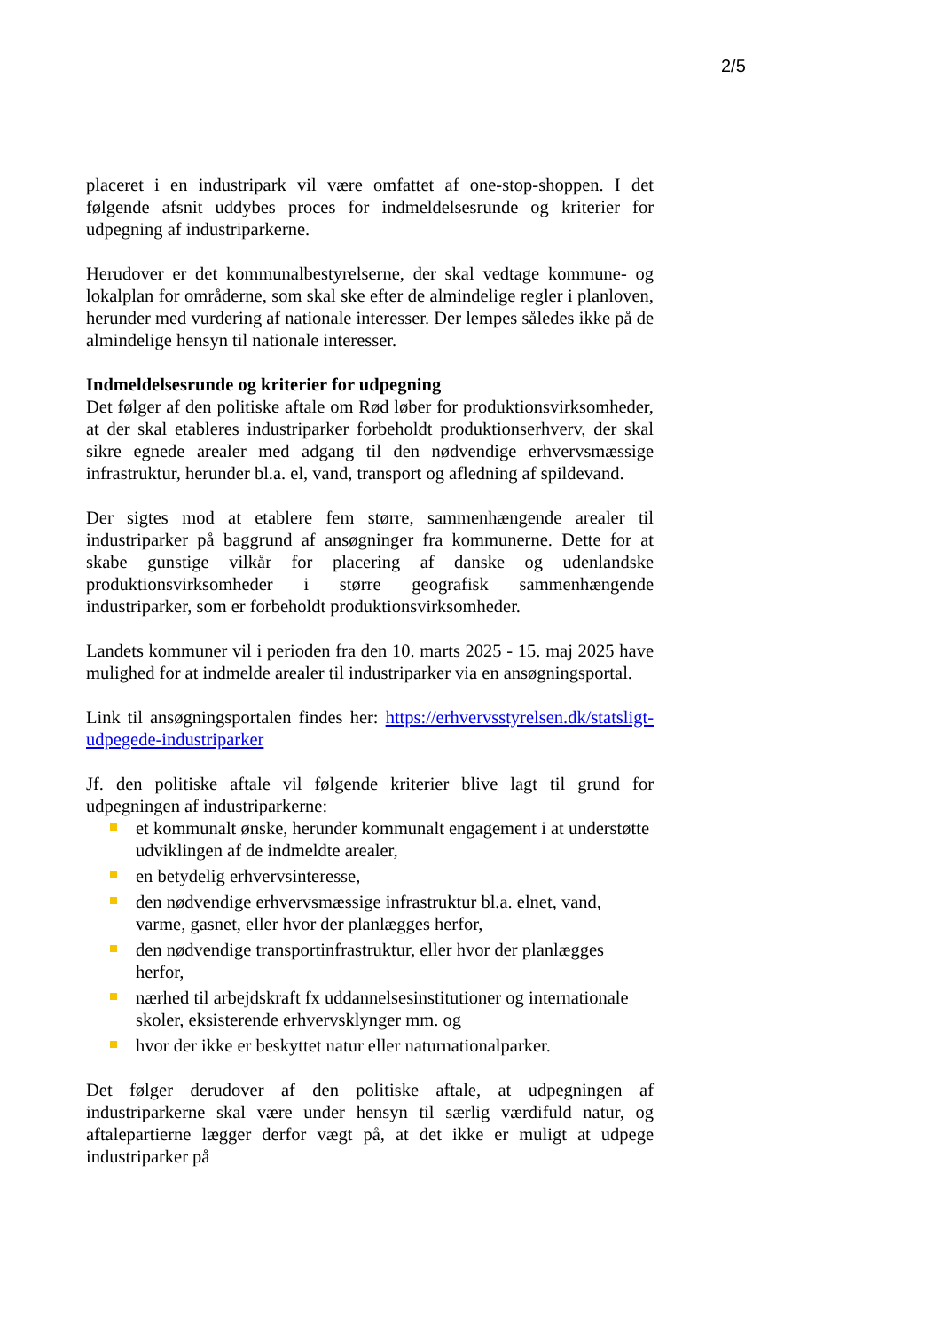2/5
placeret i en industripark vil være omfattet af one-stop-shoppen. I det følgende afsnit uddybes proces for indmeldelsesrunde og kriterier for udpegning af industriparkerne.
Herudover er det kommunalbestyrelserne, der skal vedtage kommune- og lokalplan for områderne, som skal ske efter de almindelige regler i planloven, herunder med vurdering af nationale interesser. Der lempes således ikke på de almindelige hensyn til nationale interesser.
Indmeldelsesrunde og kriterier for udpegning
Det følger af den politiske aftale om Rød løber for produktionsvirksomheder, at der skal etableres industriparker forbeholdt produktionserhverv, der skal sikre egnede arealer med adgang til den nødvendige erhvervsmæssige infrastruktur, herunder bl.a. el, vand, transport og afledning af spildevand.
Der sigtes mod at etablere fem større, sammenhængende arealer til industriparker på baggrund af ansøgninger fra kommunerne. Dette for at skabe gunstige vilkår for placering af danske og udenlandske produktionsvirksomheder i større geografisk sammenhængende industriparker, som er forbeholdt produktionsvirksomheder.
Landets kommuner vil i perioden fra den 10. marts 2025 - 15. maj 2025 have mulighed for at indmelde arealer til industriparker via en ansøgningsportal.
Link til ansøgningsportalen findes her: https://erhvervsstyrelsen.dk/statsligt-udpegede-industriparker
Jf. den politiske aftale vil følgende kriterier blive lagt til grund for udpegningen af industriparkerne:
et kommunalt ønske, herunder kommunalt engagement i at understøtte udviklingen af de indmeldte arealer,
en betydelig erhvervsinteresse,
den nødvendige erhvervsmæssige infrastruktur bl.a. elnet, vand, varme, gasnet, eller hvor der planlægges herfor,
den nødvendige transportinfrastruktur, eller hvor der planlægges herfor,
nærhed til arbejdskraft fx uddannelsesinstitutioner og internationale skoler, eksisterende erhvervsklynger mm. og
hvor der ikke er beskyttet natur eller naturnationalparker.
Det følger derudover af den politiske aftale, at udpegningen af industriparkerne skal være under hensyn til særlig værdifuld natur, og aftalepartierne lægger derfor vægt på, at det ikke er muligt at udpege industriparker på